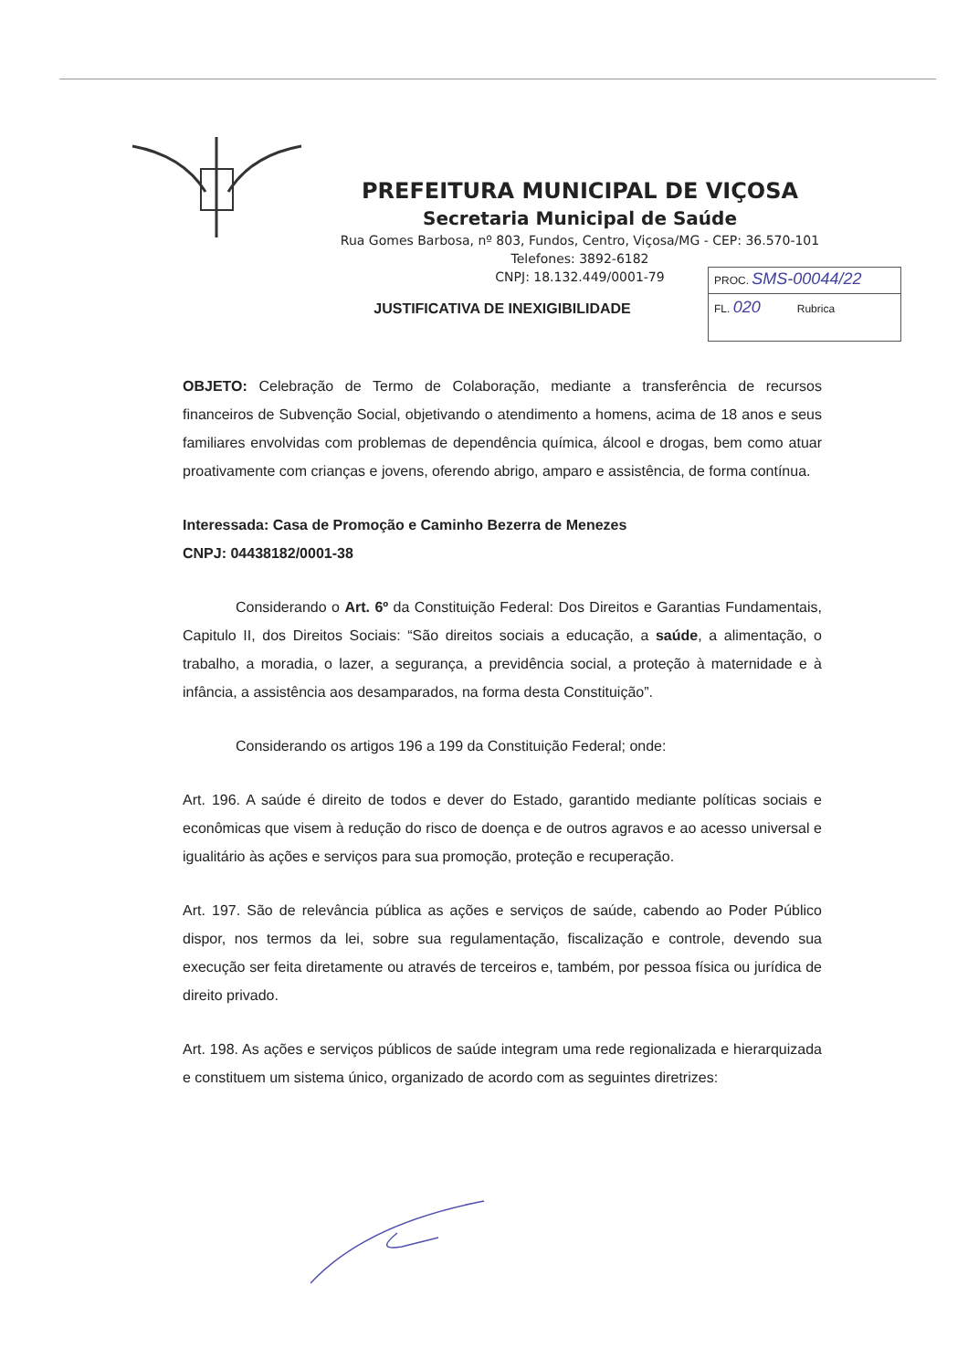PREFEITURA MUNICIPAL DE VIÇOSA
Secretaria Municipal de Saúde
Rua Gomes Barbosa, nº 803, Fundos, Centro, Viçosa/MG - CEP: 36.570-101
Telefones: 3892-6182
CNPJ: 18.132.449/0001-79
PROC. SMS-00044/22
FL. 020 Rubrica
JUSTIFICATIVA DE INEXIGIBILIDADE
OBJETO: Celebração de Termo de Colaboração, mediante a transferência de recursos financeiros de Subvenção Social, objetivando o atendimento a homens, acima de 18 anos e seus familiares envolvidas com problemas de dependência química, álcool e drogas, bem como atuar proativamente com crianças e jovens, oferendo abrigo, amparo e assistência, de forma contínua.
Interessada: Casa de Promoção e Caminho Bezerra de Menezes
CNPJ: 04438182/0001-38
Considerando o Art. 6º da Constituição Federal: Dos Direitos e Garantias Fundamentais, Capitulo II, dos Direitos Sociais: “São direitos sociais a educação, a saúde, a alimentação, o trabalho, a moradia, o lazer, a segurança, a previdência social, a proteção à maternidade e à infância, a assistência aos desamparados, na forma desta Constituição”.
Considerando os artigos 196 a 199 da Constituição Federal; onde:
Art. 196. A saúde é direito de todos e dever do Estado, garantido mediante políticas sociais e econômicas que visem à redução do risco de doença e de outros agravos e ao acesso universal e igualitário às ações e serviços para sua promoção, proteção e recuperação.
Art. 197. São de relevância pública as ações e serviços de saúde, cabendo ao Poder Público dispor, nos termos da lei, sobre sua regulamentação, fiscalização e controle, devendo sua execução ser feita diretamente ou através de terceiros e, também, por pessoa física ou jurídica de direito privado.
Art. 198. As ações e serviços públicos de saúde integram uma rede regionalizada e hierarquizada e constituem um sistema único, organizado de acordo com as seguintes diretrizes: